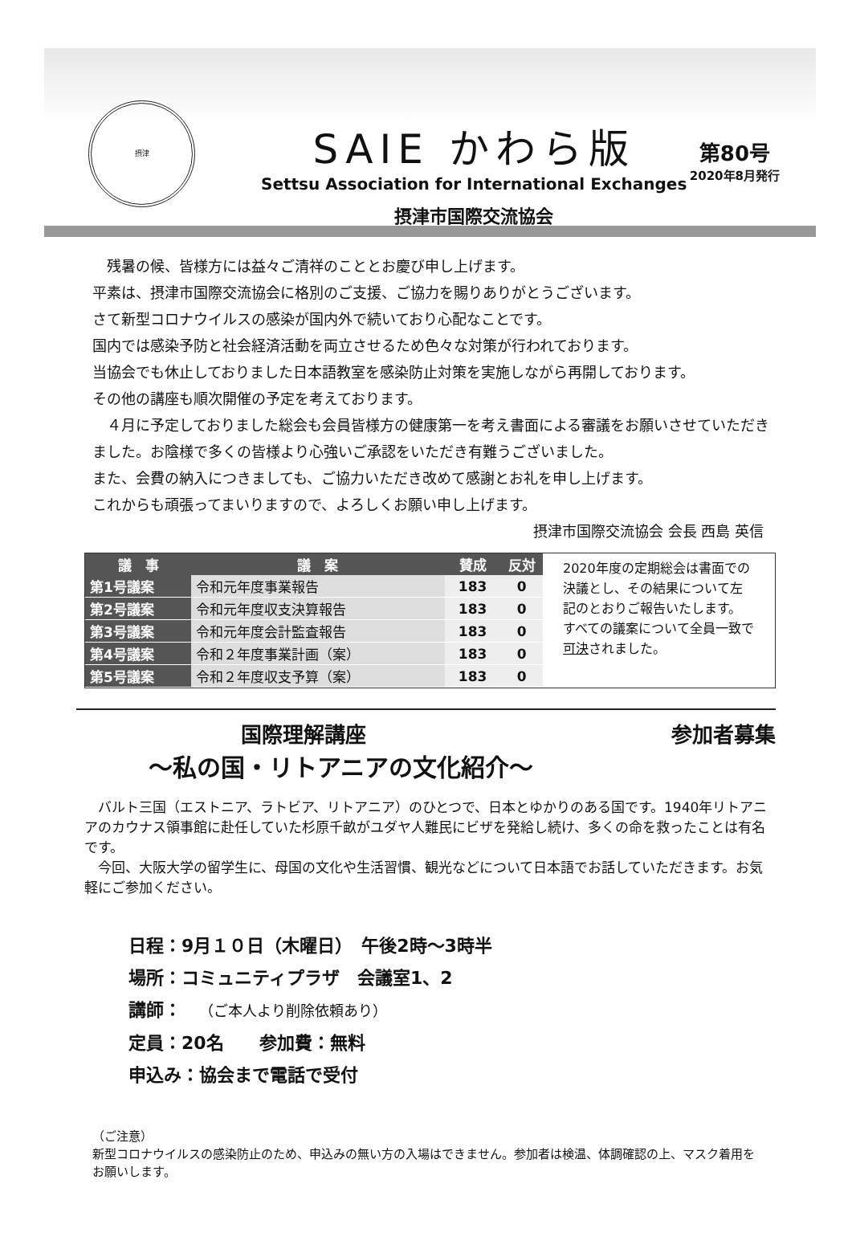摂津
SAIE かわら版
Settsu Association for International Exchanges
摂津市国際交流協会
第80号
2020年8月発行
　残暑の候、皆様方には益々ご清祥のこととお慶び申し上げます。
平素は、摂津市国際交流協会に格別のご支援、ご協力を賜りありがとうございます。
さて新型コロナウイルスの感染が国内外で続いており心配なことです。
国内では感染予防と社会経済活動を両立させるため色々な対策が行われております。
当協会でも休止しておりました日本語教室を感染防止対策を実施しながら再開しております。
その他の講座も順次開催の予定を考えております。
　４月に予定しておりました総会も会員皆様方の健康第一を考え書面による審議をお願いさせていただきました。お陰様で多くの皆様より心強いご承認をいただき有難うございました。
また、会費の納入につきましても、ご協力いただき改めて感謝とお礼を申し上げます。
これからも頑張ってまいりますので、よろしくお願い申し上げます。
摂津市国際交流協会 会長 西島 英信
| 議 事 | 議 案 | 賛成 | 反対 |
| --- | --- | --- | --- |
| 第1号議案 | 令和元年度事業報告 | 183 | 0 |
| 第2号議案 | 令和元年度収支決算報告 | 183 | 0 |
| 第3号議案 | 令和元年度会計監査報告 | 183 | 0 |
| 第4号議案 | 令和２年度事業計画（案） | 183 | 0 |
| 第5号議案 | 令和２年度収支予算（案） | 183 | 0 |
2020年度の定期総会は書面での決議とし、その結果について左記のとおりご報告いたします。
すべての議案について全員一致で可決されました。
国際理解講座 参加者募集
～私の国・リトアニアの文化紹介～
　バルト三国（エストニア、ラトビア、リトアニア）のひとつで、日本とゆかりのある国です。1940年リトアニアのカウナス領事館に赴任していた杉原千畝がユダヤ人難民にビザを発給し続け、多くの命を救ったことは有名です。
　今回、大阪大学の留学生に、母国の文化や生活習慣、観光などについて日本語でお話していただきます。お気軽にご参加ください。
日程：9月１０日（木曜日）　午後2時～3時半
場所：コミュニティプラザ　会議室1、2
講師：　（ご本人より削除依頼あり）
定員：20名　　参加費：無料
申込み：協会まで電話で受付
（ご注意）
新型コロナウイルスの感染防止のため、申込みの無い方の入場はできません。参加者は検温、体調確認の上、マスク着用をお願いします。